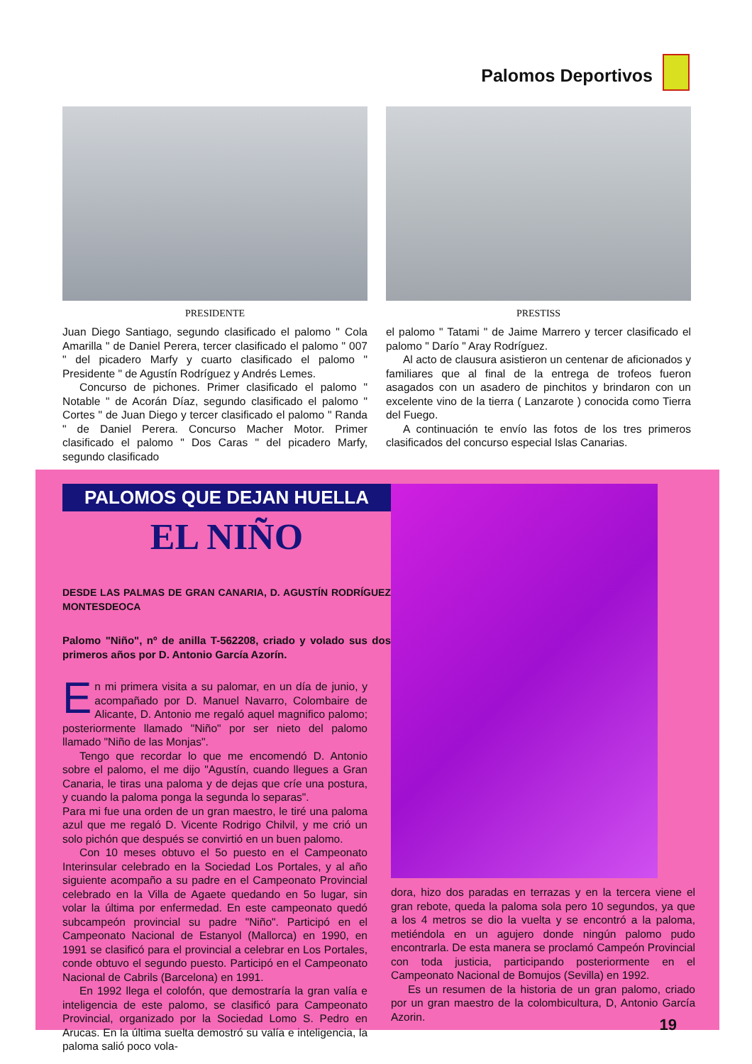Palomos Deportivos
PRESIDENTE
Juan Diego Santiago, segundo clasificado el palomo " Cola Amarilla " de Daniel Perera, tercer clasificado el palomo " 007 " del picadero Marfy y cuarto clasificado el palomo " Presidente " de Agustín Rodríguez y Andrés Lemes.
Concurso de pichones. Primer clasificado el palomo " Notable " de Acorán Díaz, segundo clasificado el palomo " Cortes " de Juan Diego y tercer clasificado el palomo " Randa " de Daniel Perera. Concurso Macher Motor. Primer clasificado el palomo " Dos Caras " del picadero Marfy, segundo clasificado
PRESTISS
el palomo " Tatami " de Jaime Marrero y tercer clasificado el palomo " Darío " Aray Rodríguez.
Al acto de clausura asistieron un centenar de aficionados y familiares que al final de la entrega de trofeos fueron asagados con un asadero de pinchitos y brindaron con un excelente vino de la tierra ( Lanzarote ) conocida como Tierra del Fuego.
A continuación te envío las fotos de los tres primeros clasificados del concurso especial Islas Canarias.
PALOMOS QUE DEJAN HUELLA
EL NIÑO
DESDE LAS PALMAS DE GRAN CANARIA, D. AGUSTÍN RODRÍGUEZ MONTESDEOCA
Palomo "Niño", nº de anilla T-562208, criado y volado sus dos primeros años por D. Antonio García Azorín.
En mi primera visita a su palomar, en un día de junio, y acompañado por D. Manuel Navarro, Colombaire de Alicante, D. Antonio me regaló aquel magnifico palomo; posteriormente llamado "Niño" por ser nieto del palomo llamado "Niño de las Monjas".
Tengo que recordar lo que me encomendó D. Antonio sobre el palomo, el me dijo "Agustín, cuando llegues a Gran Canaria, le tiras una paloma y de dejas que críe una postura, y cuando la paloma ponga la segunda lo separas".
Para mi fue una orden de un gran maestro, le tiré una paloma azul que me regaló D. Vicente Rodrigo Chilvil, y me crió un solo pichón que después se convirtió en un buen palomo.
Con 10 meses obtuvo el 5o puesto en el Campeonato Interinsular celebrado en la Sociedad Los Portales, y al año siguiente acompaño a su padre en el Campeonato Provincial celebrado en la Villa de Agaete quedando en 5o lugar, sin volar la última por enfermedad. En este campeonato quedó subcampeón provincial su padre "Niño". Participó en el Campeonato Nacional de Estanyol (Mallorca) en 1990, en 1991 se clasificó para el provincial a celebrar en Los Portales, conde obtuvo el segundo puesto. Participó en el Campeonato Nacional de Cabrils (Barcelona) en 1991.
En 1992 llega el colofón, que demostraría la gran valía e inteligencia de este palomo, se clasificó para Campeonato Provincial, organizado por la Sociedad Lomo S. Pedro en Arucas. En la última suelta demostró su valía e inteligencia, la paloma salió poco vola-
dora, hizo dos paradas en terrazas y en la tercera viene el gran rebote, queda la paloma sola pero 10 segundos, ya que a los 4 metros se dio la vuelta y se encontró a la paloma, metiéndola en un agujero donde ningún palomo pudo encontrarla. De esta manera se proclamó Campeón Provincial con toda justicia, participando posteriormente en el Campeonato Nacional de Bomujos (Sevilla) en 1992.
Es un resumen de la historia de un gran palomo, criado por un gran maestro de la colombicultura, D, Antonio García Azorin.
19